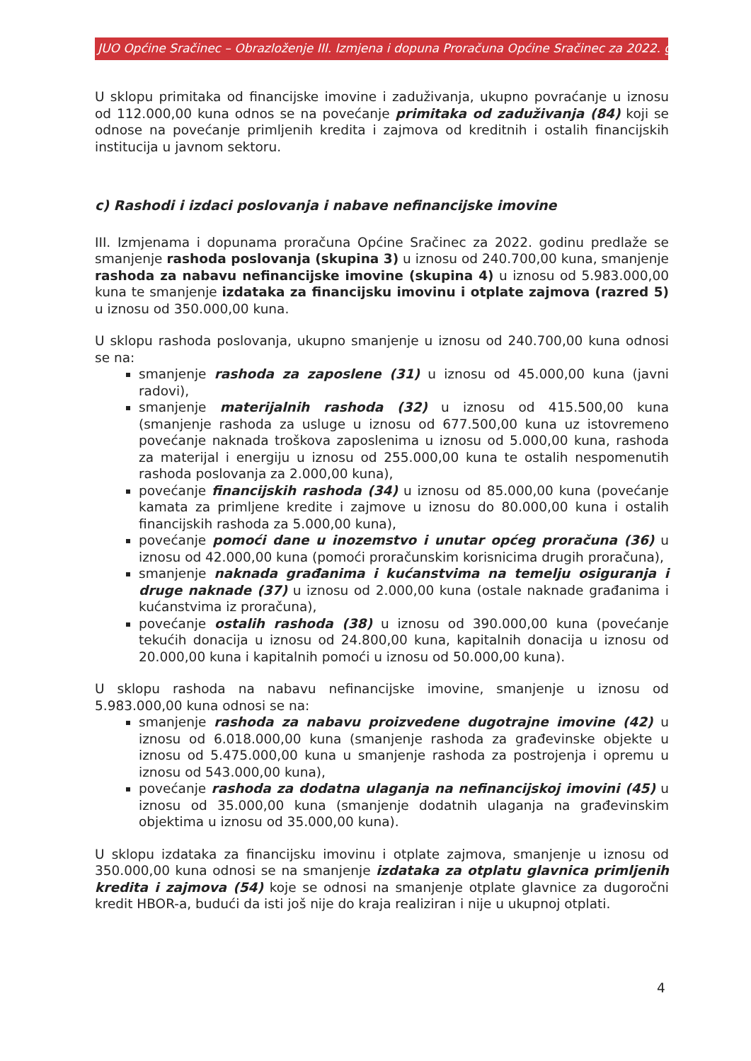JUO Općine Sračinec – Obrazloženje III. Izmjena i dopuna Proračuna Općine Sračinec za 2022. godinu
U sklopu primitaka od financijske imovine i zaduživanja, ukupno povraćanje u iznosu od 112.000,00 kuna odnos se na povećanje primitaka od zaduživanja (84) koji se odnose na povećanje primljenih kredita i zajmova od kreditnih i ostalih financijskih institucija u javnom sektoru.
c) Rashodi i izdaci poslovanja i nabave nefinancijske imovine
III. Izmjenama i dopunama proračuna Općine Sračinec za 2022. godinu predlaže se smanjenje rashoda poslovanja (skupina 3) u iznosu od 240.700,00 kuna, smanjenje rashoda za nabavu nefinancijske imovine (skupina 4) u iznosu od 5.983.000,00 kuna te smanjenje izdataka za financijsku imovinu i otplate zajmova (razred 5) u iznosu od 350.000,00 kuna.
U sklopu rashoda poslovanja, ukupno smanjenje u iznosu od 240.700,00 kuna odnosi se na:
smanjenje rashoda za zaposlene (31) u iznosu od 45.000,00 kuna (javni radovi),
smanjenje materijalnih rashoda (32) u iznosu od 415.500,00 kuna (smanjenje rashoda za usluge u iznosu od 677.500,00 kuna uz istovremeno povećanje naknada troškova zaposlenima u iznosu od 5.000,00 kuna, rashoda za materijal i energiju u iznosu od 255.000,00 kuna te ostalih nespomenutih rashoda poslovanja za 2.000,00 kuna),
povećanje financijskih rashoda (34) u iznosu od 85.000,00 kuna (povećanje kamata za primljene kredite i zajmove u iznosu do 80.000,00 kuna i ostalih financijskih rashoda za 5.000,00 kuna),
povećanje pomoći dane u inozemstvo i unutar općeg proračuna (36) u iznosu od 42.000,00 kuna (pomoći proračunskim korisnicima drugih proračuna),
smanjenje naknada građanima i kućanstvima na temelju osiguranja i druge naknade (37) u iznosu od 2.000,00 kuna (ostale naknade građanima i kućanstvima iz proračuna),
povećanje ostalih rashoda (38) u iznosu od 390.000,00 kuna (povećanje tekućih donacija u iznosu od 24.800,00 kuna, kapitalnih donacija u iznosu od 20.000,00 kuna i kapitalnih pomoći u iznosu od 50.000,00 kuna).
U sklopu rashoda na nabavu nefinancijske imovine, smanjenje u iznosu od 5.983.000,00 kuna odnosi se na:
smanjenje rashoda za nabavu proizvedene dugotrajne imovine (42) u iznosu od 6.018.000,00 kuna (smanjenje rashoda za građevinske objekte u iznosu od 5.475.000,00 kuna u smanjenje rashoda za postrojenja i opremu u iznosu od 543.000,00 kuna),
povećanje rashoda za dodatna ulaganja na nefinancijskoj imovini (45) u iznosu od 35.000,00 kuna (smanjenje dodatnih ulaganja na građevinskim objektima u iznosu od 35.000,00 kuna).
U sklopu izdataka za financijsku imovinu i otplate zajmova, smanjenje u iznosu od 350.000,00 kuna odnosi se na smanjenje izdataka za otplatu glavnica primljenih kredita i zajmova (54) koje se odnosi na smanjenje otplate glavnice za dugoročni kredit HBOR-a, budući da isti još nije do kraja realiziran i nije u ukupnoj otplati.
4